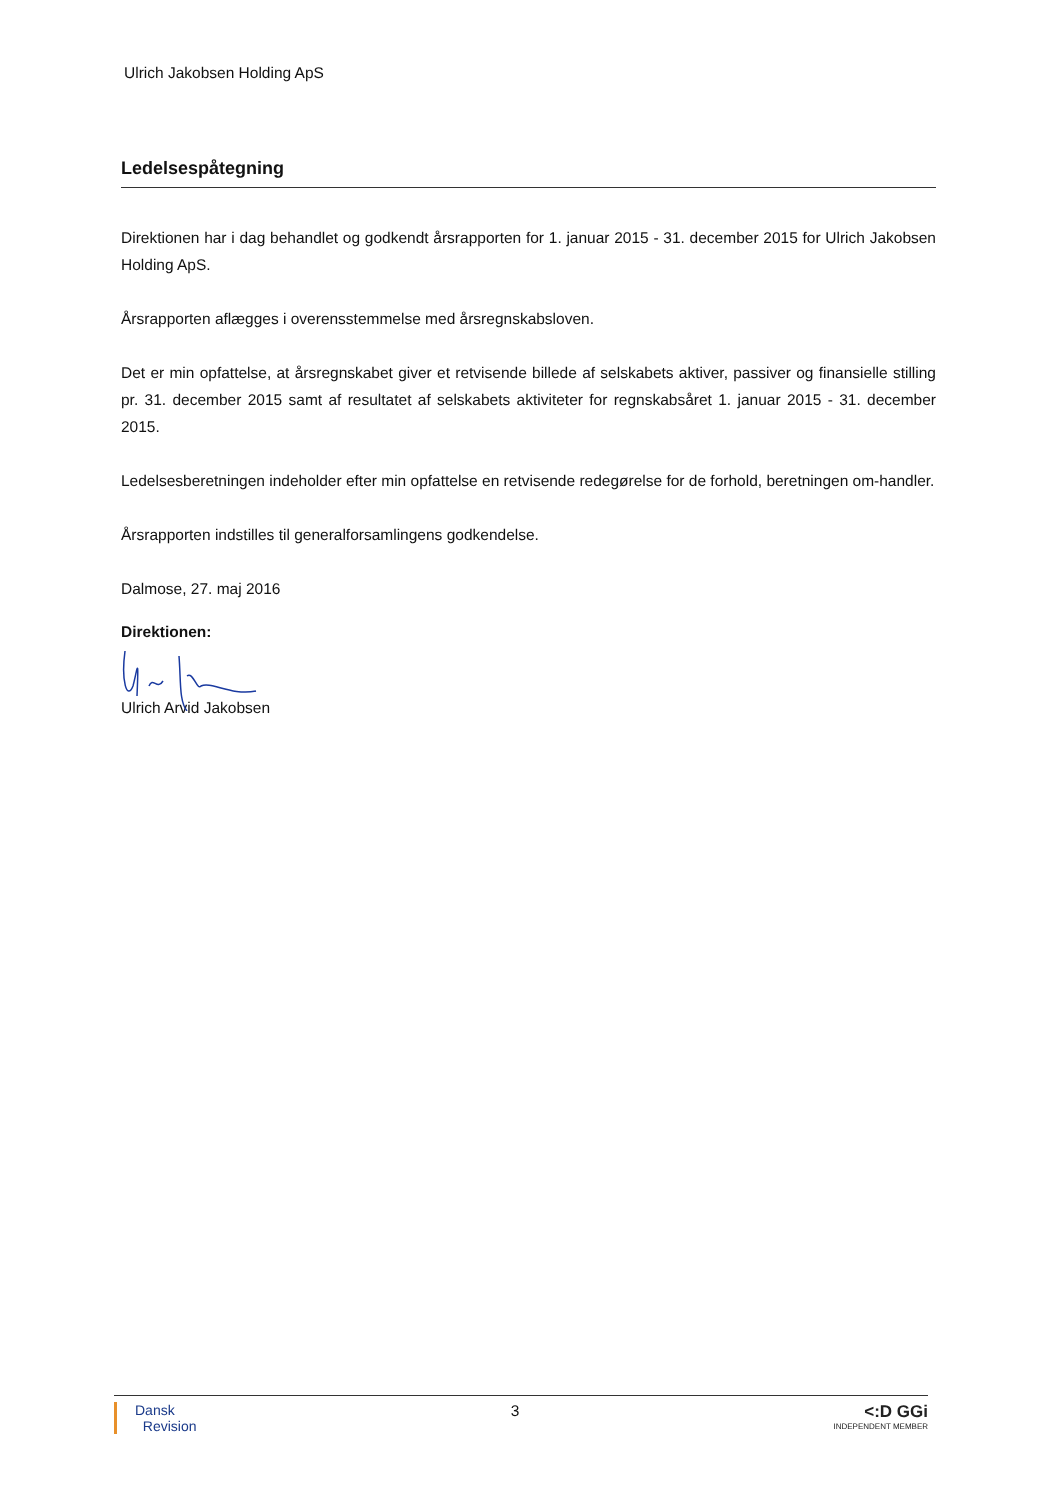Ulrich Jakobsen Holding ApS
Ledelsespåtegning
Direktionen har i dag behandlet og godkendt årsrapporten for 1. januar 2015 - 31. december 2015 for Ulrich Jakobsen Holding ApS.
Årsrapporten aflægges i overensstemmelse med årsregnskabsloven.
Det er min opfattelse, at årsregnskabet giver et retvisende billede af selskabets aktiver, passiver og finansielle stilling pr. 31. december 2015 samt af resultatet af selskabets aktiviteter for regnskabsåret 1. januar 2015 - 31. december 2015.
Ledelsesberetningen indeholder efter min opfattelse en retvisende redegørelse for de forhold, beretningen om-handler.
Årsrapporten indstilles til generalforsamlingens godkendelse.
Dalmose, 27. maj 2016
Direktionen:
Ulrich Arvid Jakobsen
Dansk
Revision
3 <:D GGi
INDEPENDENT MEMBER